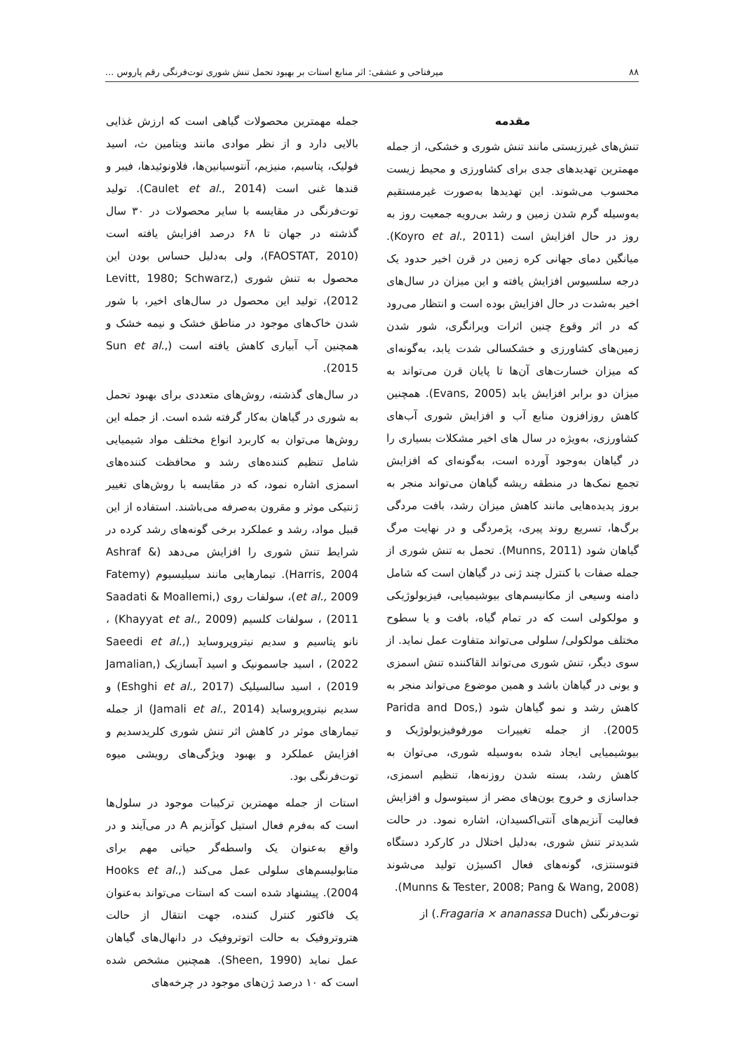۸۸ میرفتاحی و عشقی: اثر منابع استات بر بهبود تحمل تنش شوری توت‌فرنگی رقم پاروس ...
مقدمه
تنش‌های غیرزیستی مانند تنش شوری و خشکی، از جمله مهمترین تهدیدهای جدی برای کشاورزی و محیط زیست محسوب می‌شوند. این تهدیدها به‌صورت غیرمستقیم به‌وسیله گرم شدن زمین و رشد بی‌رویه جمعیت روز به روز در حال افزایش است (Koyro et al., 2011). میانگین دمای جهانی کره زمین در قرن اخیر حدود یک درجه سلسیوس افزایش یافته و این میزان در سال‌های اخیر به‌شدت در حال افزایش بوده است و انتظار می‌رود که در اثر وقوع چنین اثرات ویرانگری، شور شدن زمین‌های کشاورزی و خشکسالی شدت یابد، به‌گونه‌ای که میزان خسارت‌های آن‌ها تا پایان قرن می‌تواند به میزان دو برابر افزایش یابد (Evans, 2005). همچنین کاهش روزافزون منابع آب و افزایش شوری آب‌های کشاورزی، به‌ویژه در سال های اخیر مشکلات بسیاری را در گیاهان به‌وجود آورده است، به‌گونه‌ای که افزایش تجمع نمک‌ها در منطقه ریشه گیاهان می‌تواند منجر به بروز پدیده‌هایی مانند کاهش میزان رشد، بافت مردگی برگ‌ها، تسریع روند پیری، پژمردگی و در نهایت مرگ گیاهان شود (Munns, 2011). تحمل به تنش شوری از جمله صفات با کنترل چند ژنی در گیاهان است که شامل دامنه وسیعی از مکانیسم‌های بیوشیمیایی، فیزیولوژیکی و مولکولی است که در تمام گیاه، بافت و یا سطوح مختلف مولکولی/ سلولی می‌تواند متفاوت عمل نماید. از سوی دیگر، تنش شوری می‌تواند القاکننده تنش اسمزی و یونی در گیاهان باشد و همین موضوع می‌تواند منجر به کاهش رشد و نمو گیاهان شود (Parida and Dos, 2005). از جمله تغییرات مورفوفیزیولوژیک و بیوشیمیایی ایجاد شده به‌وسیله شوری، می‌توان به کاهش رشد، بسته شدن روزنه‌ها، تنظیم اسمزی، جداسازی و خروج یون‌های مضر از سیتوسول و افزایش فعالیت آنزیم‌های آنتی‌اکسیدان، اشاره نمود. در حالت شدیدتر تنش شوری، به‌دلیل اختلال در کارکرد دستگاه فتوسنتزی، گونه‌های فعال اکسیژن تولید می‌شوند (Munns & Tester, 2008; Pang & Wang, 2008).
توت‌فرنگی (Fragaria × ananassa Duch.) از
جمله مهمترین محصولات گیاهی است که ارزش غذایی بالایی دارد و از نظر موادی مانند ویتامین ث، اسید فولیک، پتاسیم، منیزیم، آنتوسیانین‌ها، فلاونوئیدها، فیبر و قندها غنی است (Caulet et al., 2014). تولید توت‌فرنگی در مقایسه با سایر محصولات در ۳۰ سال گذشته در جهان تا ۶۸ درصد افزایش یافته است (FAOSTAT, 2010)، ولی به‌دلیل حساس بودن این محصول به تنش شوری (Levitt, 1980; Schwarz, 2012)، تولید این محصول در سال‌های اخیر، با شور شدن خاک‌های موجود در مناطق خشک و نیمه خشک و همچنین آب آبیاری کاهش یافته است (Sun et al., 2015).
در سال‌های گذشته، روش‌های متعددی برای بهبود تحمل به شوری در گیاهان به‌کار گرفته شده است. از جمله این روش‌ها می‌توان به کاربرد انواع مختلف مواد شیمیایی شامل تنظیم کننده‌های رشد و محافظت کننده‌های اسمزی اشاره نمود، که در مقایسه با روش‌های تغییر ژنتیکی موثر و مقرون به‌صرفه می‌باشند. استفاده از این قبیل مواد، رشد و عملکرد برخی گونه‌های رشد کرده در شرایط تنش شوری را افزایش می‌دهد (Ashraf & Harris, 2004). تیمارهایی مانند سیلیسیوم (Fatemy et al., 2009)، سولفات روی (Saadati & Moallemi, 2011) ، سولفات کلسیم (Khayyat et al., 2009) ، نانو پتاسیم و سدیم نیتروپروساید (Saeedi et al., 2022) ، اسید جاسمونیک و اسید آبسازیک (Jamalian, 2019) ، اسید سالسیلیک (Eshghi et al., 2017) و سدیم نیتروپروساید (Jamali et al., 2014) از جمله تیمارهای موثر در کاهش اثر تنش شوری کلریدسدیم و افزایش عملکرد و بهبود ویژگی‌های رویشی میوه توت‌فرنگی بود.
استات از جمله مهمترین ترکیبات موجود در سلول‌ها است که به‌فرم فعال استیل کوآنزیم A در می‌آیند و در واقع به‌عنوان یک واسطه‌گر حیاتی مهم برای متابولیسم‌های سلولی عمل می‌کند (Hooks et al., 2004). پیشنهاد شده است که استات می‌تواند به‌عنوان یک فاکتور کنترل کننده، جهت انتقال از حالت هتروتروفیک به حالت اتوتروفیک در دانهال‌های گیاهان عمل نماید (Sheen, 1990). همچنین مشخص شده است که ۱۰ درصد ژن‌های موجود در چرخه‌های